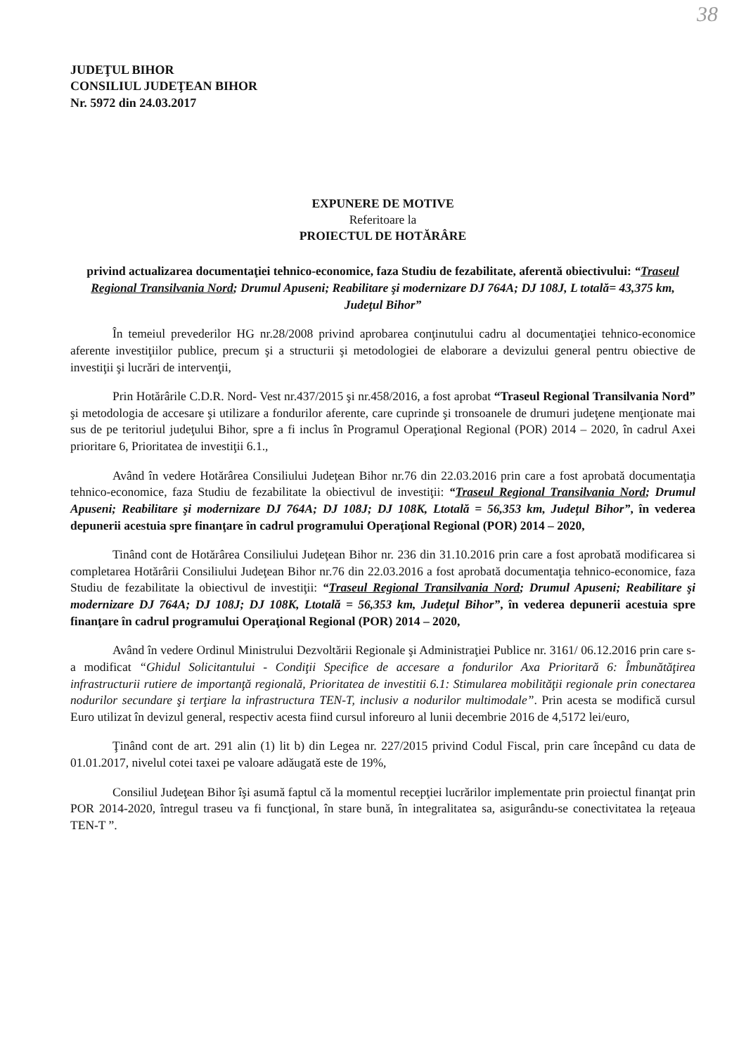38
JUDEŢUL BIHOR
CONSILIUL JUDEŢEAN BIHOR
Nr. 5972 din 24.03.2017
EXPUNERE DE MOTIVE
Referitoare la
PROIECTUL DE HOTĂRÂRE
privind actualizarea documentaţiei tehnico-economice, faza Studiu de fezabilitate, aferentă obiectivului: “Traseul Regional Transilvania Nord; Drumul Apuseni; Reabilitare şi modernizare DJ 764A; DJ 108J, L totală= 43,375 km, Judeţul Bihor”
În temeiul prevederilor HG nr.28/2008 privind aprobarea conţinutului cadru al documentaţiei tehnico-economice aferente investiţiilor publice, precum şi a structurii şi metodologiei de elaborare a devizului general pentru obiective de investiţii şi lucrări de intervenţii,
Prin Hotărârile C.D.R. Nord- Vest nr.437/2015 şi nr.458/2016, a fost aprobat “Traseul Regional Transilvania Nord” şi metodologia de accesare şi utilizare a fondurilor aferente, care cuprinde şi tronsoanele de drumuri judeţene menţionate mai sus de pe teritoriul judeţului Bihor, spre a fi inclus în Programul Operaţional Regional (POR) 2014 – 2020, în cadrul Axei prioritare 6, Prioritatea de investiţii 6.1.,
Având în vedere Hotărârea Consiliului Judeţean Bihor nr.76 din 22.03.2016 prin care a fost aprobată documentaţia tehnico-economice, faza Studiu de fezabilitate la obiectivul de investiţii: “Traseul Regional Transilvania Nord; Drumul Apuseni; Reabilitare şi modernizare DJ 764A; DJ 108J; DJ 108K, Ltotală = 56,353 km, Judeţul Bihor”, în vederea depunerii acestuia spre finanţare în cadrul programului Operaţional Regional (POR) 2014 – 2020,
Tinând cont de Hotărârea Consiliului Judeţean Bihor nr. 236 din 31.10.2016 prin care a fost aprobată modificarea si completarea Hotărârii Consiliului Judeţean Bihor nr.76 din 22.03.2016 a fost aprobată documentaţia tehnico-economice, faza Studiu de fezabilitate la obiectivul de investiţii: “Traseul Regional Transilvania Nord; Drumul Apuseni; Reabilitare şi modernizare DJ 764A; DJ 108J; DJ 108K, Ltotală = 56,353 km, Judeţul Bihor”, în vederea depunerii acestuia spre finanţare în cadrul programului Operaţional Regional (POR) 2014 – 2020,
Având în vedere Ordinul Ministrului Dezvoltării Regionale şi Administraţiei Publice nr. 3161/ 06.12.2016 prin care s-a modificat “Ghidul Solicitantului - Condiţii Specifice de accesare a fondurilor Axa Prioritară 6: Îmbunătăţirea infrastructurii rutiere de importanţă regională, Prioritatea de investitii 6.1: Stimularea mobilităţii regionale prin conectarea nodurilor secundare şi terţiare la infrastructura TEN-T, inclusiv a nodurilor multimodale”. Prin acesta se modifică cursul Euro utilizat în devizul general, respectiv acesta fiind cursul inforeuro al lunii decembrie 2016 de 4,5172 lei/euro,
Ţinând cont de art. 291 alin (1) lit b) din Legea nr. 227/2015 privind Codul Fiscal, prin care începând cu data de 01.01.2017, nivelul cotei taxei pe valoare adăugată este de 19%,
Consiliul Judeţean Bihor îşi asumă faptul că la momentul recepţiei lucrărilor implementate prin proiectul finanţat prin POR 2014-2020, întregul traseu va fi funcţional, în stare bună, în integralitatea sa, asigurându-se conectivitatea la reţeaua TEN-T ”.